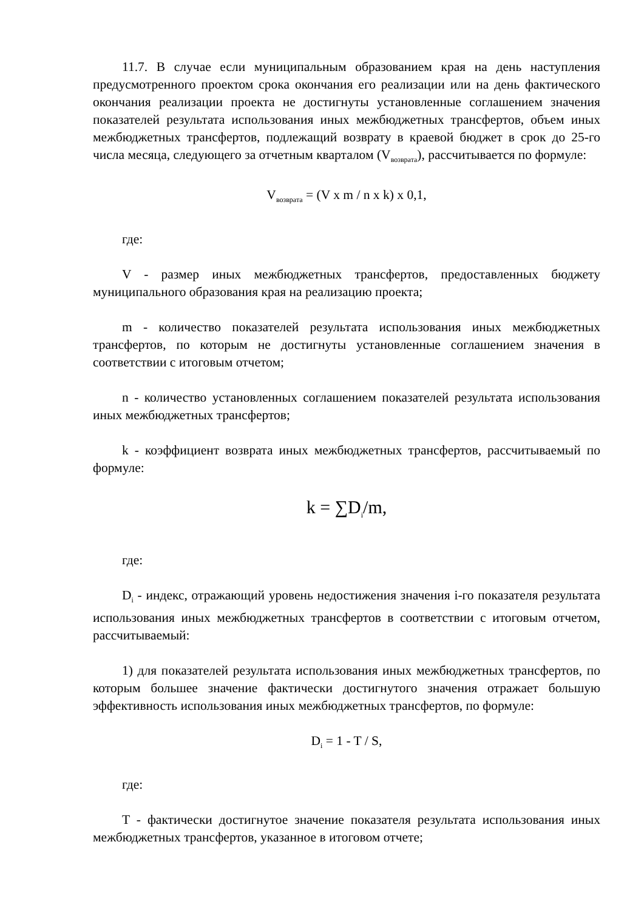11.7. В случае если муниципальным образованием края на день наступления предусмотренного проектом срока окончания его реализации или на день фактического окончания реализации проекта не достигнуты установленные соглашением значения показателей результата использования иных межбюджетных трансфертов, объем иных межбюджетных трансфертов, подлежащий возврату в краевой бюджет в срок до 25-го числа месяца, следующего за отчетным кварталом (V<sub>возврата</sub>), рассчитывается по формуле:
V<sub>возврата</sub> = (V x m / n x k) x 0,1,
где:
V - размер иных межбюджетных трансфертов, предоставленных бюджету муниципального образования края на реализацию проекта;
m - количество показателей результата использования иных межбюджетных трансфертов, по которым не достигнуты установленные соглашением значения в соответствии с итоговым отчетом;
n - количество установленных соглашением показателей результата использования иных межбюджетных трансфертов;
k - коэффициент возврата иных межбюджетных трансфертов, рассчитываемый по формуле:
k = ∑D<sub>i</sub>/m,
где:
D<sub>i</sub> - индекс, отражающий уровень недостижения значения i-го показателя результата использования иных межбюджетных трансфертов в соответствии с итоговым отчетом, рассчитываемый:
1) для показателей результата использования иных межбюджетных трансфертов, по которым большее значение фактически достигнутого значения отражает большую эффективность использования иных межбюджетных трансфертов, по формуле:
D<sub>i</sub> = 1 - T / S,
где:
T - фактически достигнутое значение показателя результата использования иных межбюджетных трансфертов, указанное в итоговом отчете;